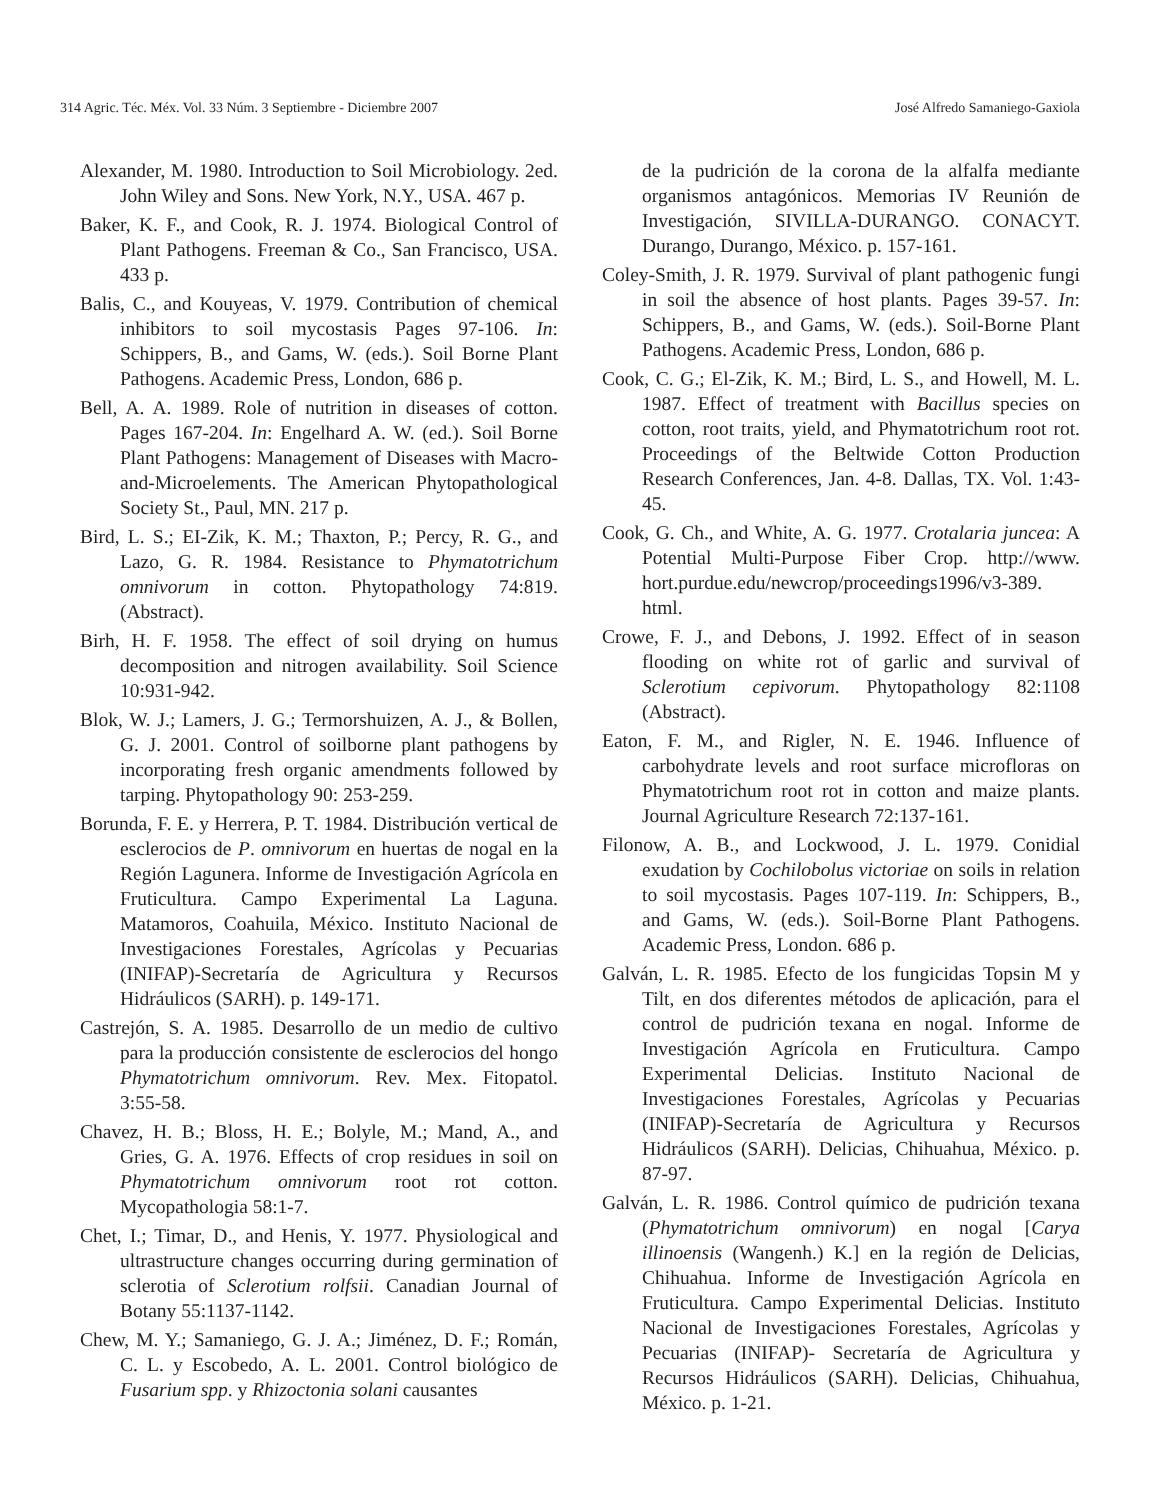314 Agric. Téc. Méx. Vol. 33 Núm. 3 Septiembre - Diciembre 2007 José Alfredo Samaniego-Gaxiola
Alexander, M. 1980. Introduction to Soil Microbiology. 2ed. John Wiley and Sons. New York, N.Y., USA. 467 p.
Baker, K. F., and Cook, R. J. 1974. Biological Control of Plant Pathogens. Freeman & Co., San Francisco, USA. 433 p.
Balis, C., and Kouyeas, V. 1979. Contribution of chemical inhibitors to soil mycostasis Pages 97-106. In: Schippers, B., and Gams, W. (eds.). Soil Borne Plant Pathogens. Academic Press, London, 686 p.
Bell, A. A. 1989. Role of nutrition in diseases of cotton. Pages 167-204. In: Engelhard A. W. (ed.). Soil Borne Plant Pathogens: Management of Diseases with Macro-and-Microelements. The American Phytopathological Society St., Paul, MN. 217 p.
Bird, L. S.; EI-Zik, K. M.; Thaxton, P.; Percy, R. G., and Lazo, G. R. 1984. Resistance to Phymatotrichum omnivorum in cotton. Phytopathology 74:819. (Abstract).
Birh, H. F. 1958. The effect of soil drying on humus decomposition and nitrogen availability. Soil Science 10:931-942.
Blok, W. J.; Lamers, J. G.; Termorshuizen, A. J., & Bollen, G. J. 2001. Control of soilborne plant pathogens by incorporating fresh organic amendments followed by tarping. Phytopathology 90: 253-259.
Borunda, F. E. y Herrera, P. T. 1984. Distribución vertical de esclerocios de P. omnivorum en huertas de nogal en la Región Lagunera. Informe de Investigación Agrícola en Fruticultura. Campo Experimental La Laguna. Matamoros, Coahuila, México. Instituto Nacional de Investigaciones Forestales, Agrícolas y Pecuarias (INIFAP)-Secretaría de Agricultura y Recursos Hidráulicos (SARH). p. 149-171.
Castrejón, S. A. 1985. Desarrollo de un medio de cultivo para la producción consistente de esclerocios del hongo Phymatotrichum omnivorum. Rev. Mex. Fitopatol. 3:55-58.
Chavez, H. B.; Bloss, H. E.; Bolyle, M.; Mand, A., and Gries, G. A. 1976. Effects of crop residues in soil on Phymatotrichum omnivorum root rot cotton. Mycopathologia 58:1-7.
Chet, I.; Timar, D., and Henis, Y. 1977. Physiological and ultrastructure changes occurring during germination of sclerotia of Sclerotium rolfsii. Canadian Journal of Botany 55:1137-1142.
Chew, M. Y.; Samaniego, G. J. A.; Jiménez, D. F.; Román, C. L. y Escobedo, A. L. 2001. Control biológico de Fusarium spp. y Rhizoctonia solani causantes
de la pudrición de la corona de la alfalfa mediante organismos antagónicos. Memorias IV Reunión de Investigación, SIVILLA-DURANGO. CONACYT. Durango, Durango, México. p. 157-161.
Coley-Smith, J. R. 1979. Survival of plant pathogenic fungi in soil the absence of host plants. Pages 39-57. In: Schippers, B., and Gams, W. (eds.). Soil-Borne Plant Pathogens. Academic Press, London, 686 p.
Cook, C. G.; El-Zik, K. M.; Bird, L. S., and Howell, M. L. 1987. Effect of treatment with Bacillus species on cotton, root traits, yield, and Phymatotrichum root rot. Proceedings of the Beltwide Cotton Production Research Conferences, Jan. 4-8. Dallas, TX. Vol. 1:43-45.
Cook, G. Ch., and White, A. G. 1977. Crotalaria juncea: A Potential Multi-Purpose Fiber Crop. http://www. hort.purdue.edu/newcrop/proceedings1996/v3-389. html.
Crowe, F. J., and Debons, J. 1992. Effect of in season flooding on white rot of garlic and survival of Sclerotium cepivorum. Phytopathology 82:1108 (Abstract).
Eaton, F. M., and Rigler, N. E. 1946. Influence of carbohydrate levels and root surface microfloras on Phymatotrichum root rot in cotton and maize plants. Journal Agriculture Research 72:137-161.
Filonow, A. B., and Lockwood, J. L. 1979. Conidial exudation by Cochilobolus victoriae on soils in relation to soil mycostasis. Pages 107-119. In: Schippers, B., and Gams, W. (eds.). Soil-Borne Plant Pathogens. Academic Press, London. 686 p.
Galván, L. R. 1985. Efecto de los fungicidas Topsin M y Tilt, en dos diferentes métodos de aplicación, para el control de pudrición texana en nogal. Informe de Investigación Agrícola en Fruticultura. Campo Experimental Delicias. Instituto Nacional de Investigaciones Forestales, Agrícolas y Pecuarias (INIFAP)-Secretaría de Agricultura y Recursos Hidráulicos (SARH). Delicias, Chihuahua, México. p. 87-97.
Galván, L. R. 1986. Control químico de pudrición texana (Phymatotrichum omnivorum) en nogal [Carya illinoensis (Wangenh.) K.] en la región de Delicias, Chihuahua. Informe de Investigación Agrícola en Fruticultura. Campo Experimental Delicias. Instituto Nacional de Investigaciones Forestales, Agrícolas y Pecuarias (INIFAP)- Secretaría de Agricultura y Recursos Hidráulicos (SARH). Delicias, Chihuahua, México. p. 1-21.